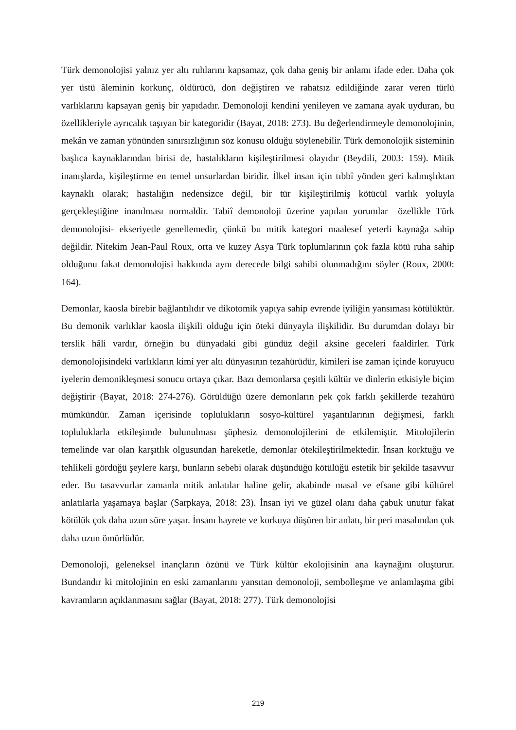Türk demonolojisi yalnız yer altı ruhlarını kapsamaz, çok daha geniş bir anlamı ifade eder. Daha çok yer üstü âleminin korkunç, öldürücü, don değiştiren ve rahatsız edildiğinde zarar veren türlü varlıklarını kapsayan geniş bir yapıdadır. Demonoloji kendini yenileyen ve zamana ayak uyduran, bu özellikleriyle ayrıcalık taşıyan bir kategoridir (Bayat, 2018: 273). Bu değerlendirmeyle demonolojinin, mekân ve zaman yönünden sınırsızlığının söz konusu olduğu söylenebilir. Türk demonolojik sisteminin başlıca kaynaklarından birisi de, hastalıkların kişileştirilmesi olayıdır (Beydili, 2003: 159). Mitik inanışlarda, kişileştirme en temel unsurlardan biridir. İlkel insan için tıbbî yönden geri kalmışlıktan kaynaklı olarak; hastalığın nedensizce değil, bir tür kişileştirilmiş kötücül varlık yoluyla gerçekleştiğine inanılması normaldir. Tabiî demonoloji üzerine yapılan yorumlar –özellikle Türk demonolojisi- ekseriyetle genellemedir, çünkü bu mitik kategori maalesef yeterli kaynağa sahip değildir. Nitekim Jean-Paul Roux, orta ve kuzey Asya Türk toplumlarının çok fazla kötü ruha sahip olduğunu fakat demonolojisi hakkında aynı derecede bilgi sahibi olunmadığını söyler (Roux, 2000: 164).
Demonlar, kaosla birebir bağlantılıdır ve dikotomik yapıya sahip evrende iyiliğin yansıması kötülüktür. Bu demonik varlıklar kaosla ilişkili olduğu için öteki dünyayla ilişkilidir. Bu durumdan dolayı bir terslik hâli vardır, örneğin bu dünyadaki gibi gündüz değil aksine geceleri faaldirler. Türk demonolojisindeki varlıkların kimi yer altı dünyasının tezahürüdür, kimileri ise zaman içinde koruyucu iyelerin demonikleşmesi sonucu ortaya çıkar. Bazı demonlarsa çeşitli kültür ve dinlerin etkisiyle biçim değiştirir (Bayat, 2018: 274-276). Görüldüğü üzere demonların pek çok farklı şekillerde tezahürü mümkündür. Zaman içerisinde toplulukların sosyo-kültürel yaşantılarının değişmesi, farklı topluluklarla etkileşimde bulunulması şüphesiz demonolojilerini de etkilemiştir. Mitolojilerin temelinde var olan karşıtlık olgusundan hareketle, demonlar ötekileştirilmektedir. İnsan korktuğu ve tehlikeli gördüğü şeylere karşı, bunların sebebi olarak düşündüğü kötülüğü estetik bir şekilde tasavvur eder. Bu tasavvurlar zamanla mitik anlatılar haline gelir, akabinde masal ve efsane gibi kültürel anlatılarla yaşamaya başlar (Sarpkaya, 2018: 23). İnsan iyi ve güzel olanı daha çabuk unutur fakat kötülük çok daha uzun süre yaşar. İnsanı hayrete ve korkuya düşüren bir anlatı, bir peri masalından çok daha uzun ömürlüdür.
Demonoloji, geleneksel inançların özünü ve Türk kültür ekolojisinin ana kaynağını oluşturur. Bundandır ki mitolojinin en eski zamanlarını yansıtan demonoloji, sembolleşme ve anlamlaşma gibi kavramların açıklanmasını sağlar (Bayat, 2018: 277). Türk demonolojisi
219